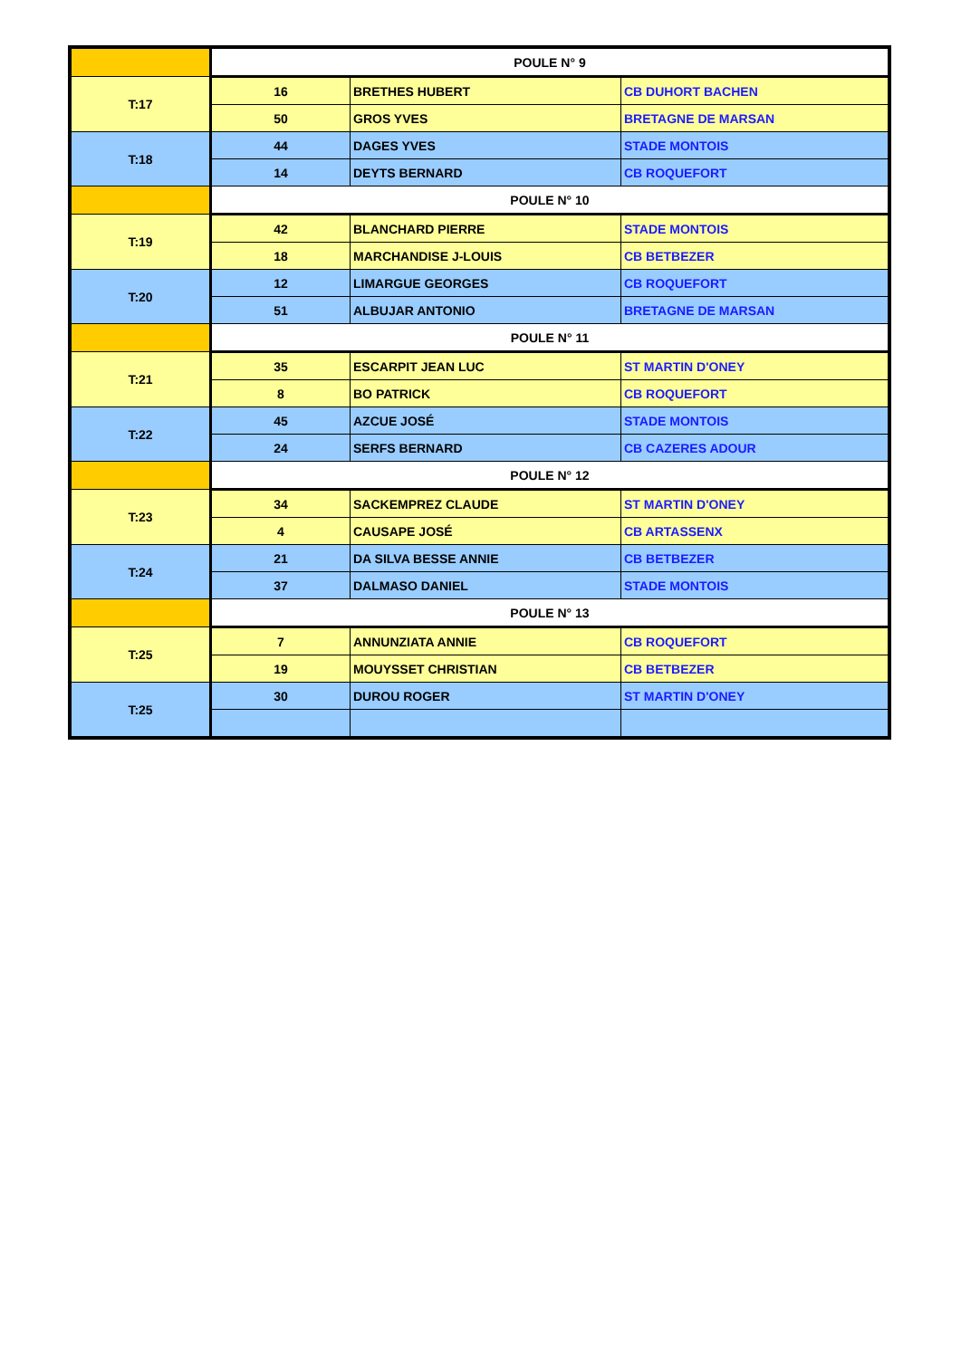| | POULE N° 9 | | |
| T:17 | 16 | BRETHES HUBERT | CB DUHORT BACHEN |
| | 50 | GROS YVES | BRETAGNE DE MARSAN |
| T:18 | 44 | DAGES YVES | STADE MONTOIS |
| | 14 | DEYTS BERNARD | CB ROQUEFORT |
| | POULE N° 10 | | |
| T:19 | 42 | BLANCHARD PIERRE | STADE MONTOIS |
| | 18 | MARCHANDISE J-LOUIS | CB BETBEZER |
| T:20 | 12 | LIMARGUE GEORGES | CB ROQUEFORT |
| | 51 | ALBUJAR ANTONIO | BRETAGNE DE MARSAN |
| | POULE N° 11 | | |
| T:21 | 35 | ESCARPIT JEAN LUC | ST MARTIN D'ONEY |
| | 8 | BO PATRICK | CB ROQUEFORT |
| T:22 | 45 | AZCUE JOSÉ | STADE MONTOIS |
| | 24 | SERFS BERNARD | CB CAZERES ADOUR |
| | POULE N° 12 | | |
| T:23 | 34 | SACKEMPREZ CLAUDE | ST MARTIN D'ONEY |
| | 4 | CAUSAPE JOSÉ | CB ARTASSENX |
| T:24 | 21 | DA SILVA BESSE ANNIE | CB BETBEZER |
| | 37 | DALMASO DANIEL | STADE MONTOIS |
| | POULE N° 13 | | |
| T:25 | 7 | ANNUNZIATA ANNIE | CB ROQUEFORT |
| | 19 | MOUYSSET CHRISTIAN | CB BETBEZER |
| T:25 | 30 | DUROU ROGER | ST MARTIN D'ONEY |